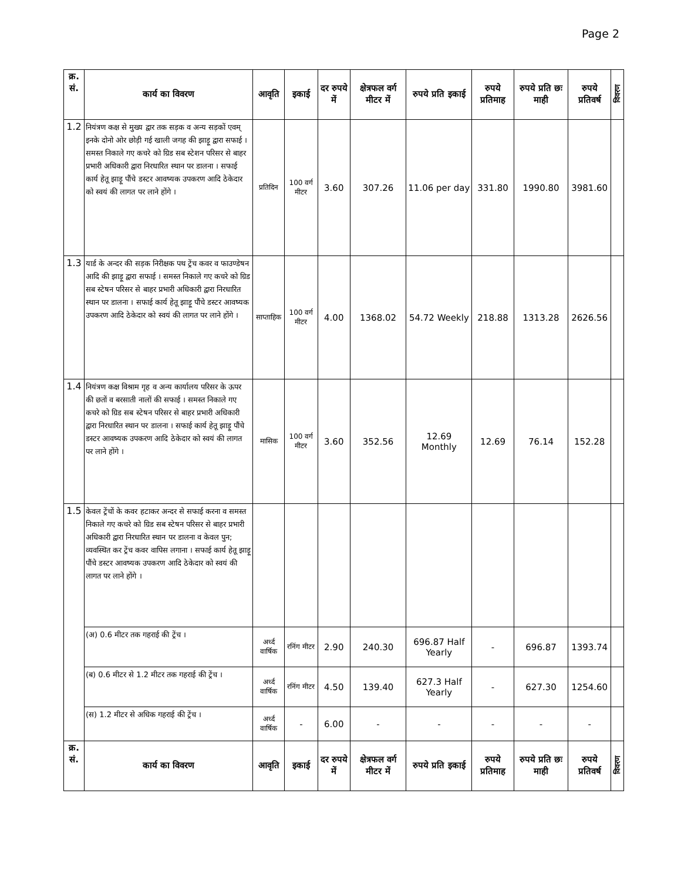Page 2
| क्र. सं. | कार्य का विवरण | आवृति | इकाई | दर रुपये में | क्षेत्रफल वर्ग मीटर में | रुपये प्रति इकाई | रुपये प्रतिमाह | रुपये प्रति छः माही | रुपये प्रतिवर्ष | विवरण |
| --- | --- | --- | --- | --- | --- | --- | --- | --- | --- | --- |
| 1.2 | नियंत्रण कक्ष से मुख्य द्वार तक सड़क व अन्य सड़कों एवम् इनके दोनो ओर छोड़ी गई खाली जगह की झाड़ू द्वारा सफाई । समस्त निकाले गए कचरे को ग्रिड सब स्टेशन परिसर से बाहर प्रभारी अधिकारी द्वारा निरधारित स्थान पर डालना । सफाई कार्य हेतू झाड़ू पौंचे डस्टर आवष्यक उपकरण आदि ठेकेदार को स्वयं की लागत पर लाने होंगे । | प्रतिदिन | 100 वर्ग मीटर | 3.60 | 307.26 | 11.06 per day | 331.80 | 1990.80 | 3981.60 | |
| 1.3 | यार्ड के अन्दर की सड़क निरीक्षक पथ ट्रेंच कवर व फाउण्डेषन आदि की झाड़ू द्वारा सफाई । समस्त निकाले गए कचरे को ग्रिड सब स्टेषन परिसर से बाहर प्रभारी अधिकारी द्वारा निरधारित स्थान पर डालना । सफाई कार्य हेतू झाड़ू पौंचे डस्टर आवष्यक उपकरण आदि ठेकेदार को स्वयं की लागत पर लाने होंगे । | साप्ताहिक | 100 वर्ग मीटर | 4.00 | 1368.02 | 54.72 Weekly | 218.88 | 1313.28 | 2626.56 | |
| 1.4 | नियंत्रण कक्ष विश्राम गृह व अन्य कार्यालय परिसर के ऊपर की छतों व बरसाती नालों की सफाई । समस्त निकाले गए कचरे को ग्रिड सब स्टेषन परिसर से बाहर प्रभारी अधिकारी द्वारा निरधारित स्थान पर डालना । सफाई कार्य हेतू झाड़ू पौंचे डस्टर आवष्यक उपकरण आदि ठेकेदार को स्वयं की लागत पर लाने होंगे । | मासिक | 100 वर्ग मीटर | 3.60 | 352.56 | 12.69 Monthly | 12.69 | 76.14 | 152.28 | |
| 1.5 | केवल ट्रेंचों के कवर हटाकर अन्दर से सफाई करना व समस्त निकाले गए कचरे को ग्रिड सब स्टेषन परिसर से बाहर प्रभारी अधिकारी द्वारा निरधारित स्थान पर डालना व केवल पुन; व्यवस्थित कर ट्रेंच कवर वापिस लगाना । सफाई कार्य हेतू झाड़ू पौंचे डस्टर आवष्यक उपकरण आदि ठेकेदार को स्वयं की लागत पर लाने होंगे । | | | | | | | | | |
| | (अ) 0.6 मीटर तक गहराई की ट्रेंच । | अर्ध्द वार्षिक | रनिंग मीटर | 2.90 | 240.30 | 696.87 Half Yearly | - | 696.87 | 1393.74 | |
| | (ब) 0.6 मीटर से 1.2 मीटर तक गहराई की ट्रेंच । | अर्ध्द वार्षिक | रनिंग मीटर | 4.50 | 139.40 | 627.3 Half Yearly | - | 627.30 | 1254.60 | |
| | (स) 1.2 मीटर से अधिक गहराई की ट्रेंच । | अर्ध्द वार्षिक | - | 6.00 | - | - | - | - | - | |
| क्र. सं. | कार्य का विवरण | आवृति | इकाई | दर रुपये में | क्षेत्रफल वर्ग मीटर में | रुपये प्रति इकाई | रुपये प्रतिमाह | रुपये प्रति छः माही | रुपये प्रतिवर्ष | विवरण |